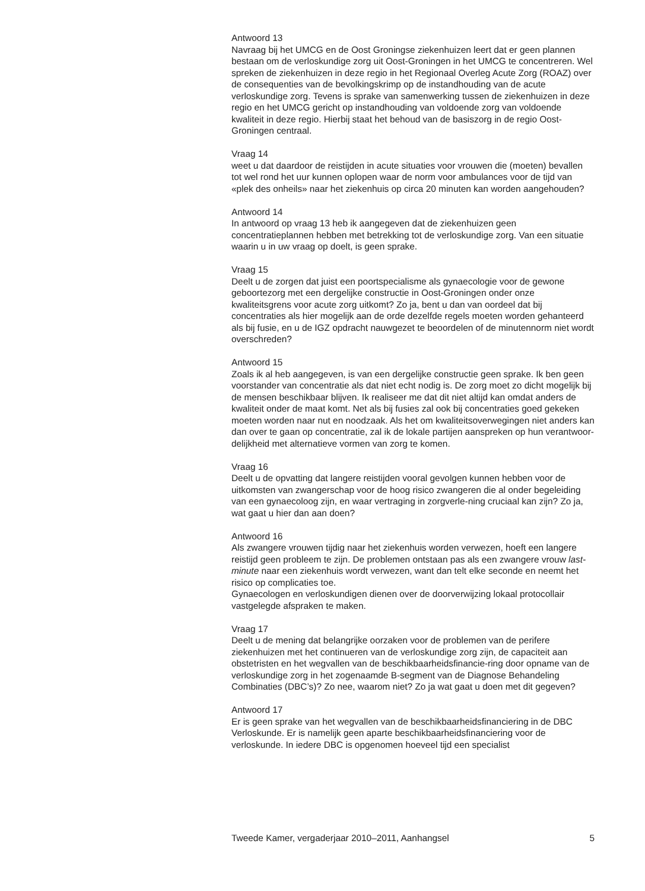Antwoord 13
Navraag bij het UMCG en de Oost Groningse ziekenhuizen leert dat er geen plannen bestaan om de verloskundige zorg uit Oost-Groningen in het UMCG te concentreren. Wel spreken de ziekenhuizen in deze regio in het Regionaal Overleg Acute Zorg (ROAZ) over de consequenties van de bevolkingskrimp op de instandhouding van de acute verloskundige zorg. Tevens is sprake van samenwerking tussen de ziekenhuizen in deze regio en het UMCG gericht op instandhouding van voldoende zorg van voldoende kwaliteit in deze regio. Hierbij staat het behoud van de basiszorg in de regio Oost-Groningen centraal.
Vraag 14
weet u dat daardoor de reistijden in acute situaties voor vrouwen die (moeten) bevallen tot wel rond het uur kunnen oplopen waar de norm voor ambulances voor de tijd van «plek des onheils» naar het ziekenhuis op circa 20 minuten kan worden aangehouden?
Antwoord 14
In antwoord op vraag 13 heb ik aangegeven dat de ziekenhuizen geen concentratieplannen hebben met betrekking tot de verloskundige zorg. Van een situatie waarin u in uw vraag op doelt, is geen sprake.
Vraag 15
Deelt u de zorgen dat juist een poortspecialisme als gynaecologie voor de gewone geboortezorg met een dergelijke constructie in Oost-Groningen onder onze kwaliteitsgrens voor acute zorg uitkomt? Zo ja, bent u dan van oordeel dat bij concentraties als hier mogelijk aan de orde dezelfde regels moeten worden gehanteerd als bij fusie, en u de IGZ opdracht nauwgezet te beoordelen of de minutennorm niet wordt overschreden?
Antwoord 15
Zoals ik al heb aangegeven, is van een dergelijke constructie geen sprake. Ik ben geen voorstander van concentratie als dat niet echt nodig is. De zorg moet zo dicht mogelijk bij de mensen beschikbaar blijven. Ik realiseer me dat dit niet altijd kan omdat anders de kwaliteit onder de maat komt. Net als bij fusies zal ook bij concentraties goed gekeken moeten worden naar nut en noodzaak. Als het om kwaliteitsoverwegingen niet anders kan dan over te gaan op concentratie, zal ik de lokale partijen aanspreken op hun verantwoor-delijkheid met alternatieve vormen van zorg te komen.
Vraag 16
Deelt u de opvatting dat langere reistijden vooral gevolgen kunnen hebben voor de uitkomsten van zwangerschap voor de hoog risico zwangeren die al onder begeleiding van een gynaecoloog zijn, en waar vertraging in zorgverle-ning cruciaal kan zijn? Zo ja, wat gaat u hier dan aan doen?
Antwoord 16
Als zwangere vrouwen tijdig naar het ziekenhuis worden verwezen, hoeft een langere reistijd geen probleem te zijn. De problemen ontstaan pas als een zwangere vrouw last-minute naar een ziekenhuis wordt verwezen, want dan telt elke seconde en neemt het risico op complicaties toe.
Gynaecologen en verloskundigen dienen over de doorverwijzing lokaal protocollair vastgelegde afspraken te maken.
Vraag 17
Deelt u de mening dat belangrijke oorzaken voor de problemen van de perifere ziekenhuizen met het continueren van de verloskundige zorg zijn, de capaciteit aan obstetristen en het wegvallen van de beschikbaarheidsfinancie-ring door opname van de verloskundige zorg in het zogenaamde B-segment van de Diagnose Behandeling Combinaties (DBC’s)? Zo nee, waarom niet? Zo ja wat gaat u doen met dit gegeven?
Antwoord 17
Er is geen sprake van het wegvallen van de beschikbaarheidsfinanciering in de DBC Verloskunde. Er is namelijk geen aparte beschikbaarheidsfinanciering voor de verloskunde. In iedere DBC is opgenomen hoeveel tijd een specialist
Tweede Kamer, vergaderjaar 2010–2011, Aanhangsel 5